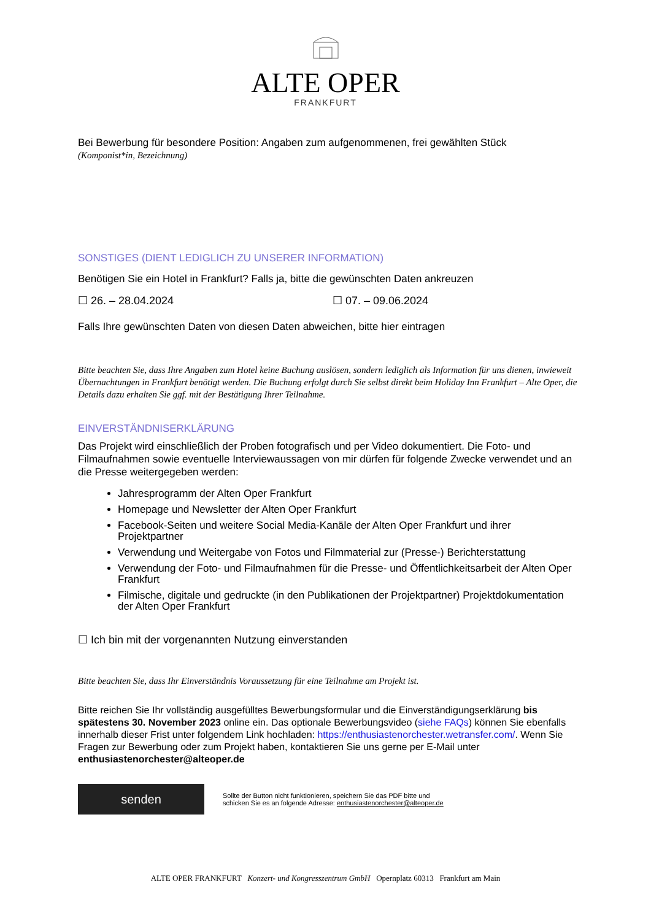ALTE OPER
FRANKFURT
Bei Bewerbung für besondere Position: Angaben zum aufgenommenen, frei gewählten Stück
(Komponist*in, Bezeichnung)
SONSTIGES (DIENT LEDIGLICH ZU UNSERER INFORMATION)
Benötigen Sie ein Hotel in Frankfurt? Falls ja, bitte die gewünschten Daten ankreuzen
☐ 26. – 28.04.2024 ☐ 07. – 09.06.2024
Falls Ihre gewünschten Daten von diesen Daten abweichen, bitte hier eintragen
Bitte beachten Sie, dass Ihre Angaben zum Hotel keine Buchung auslösen, sondern lediglich als Information für uns dienen, inwieweit Übernachtungen in Frankfurt benötigt werden. Die Buchung erfolgt durch Sie selbst direkt beim Holiday Inn Frankfurt – Alte Oper, die Details dazu erhalten Sie ggf. mit der Bestätigung Ihrer Teilnahme.
EINVERSTÄNDNISERKLÄRUNG
Das Projekt wird einschließlich der Proben fotografisch und per Video dokumentiert. Die Foto- und Filmaufnahmen sowie eventuelle Interviewaussagen von mir dürfen für folgende Zwecke verwendet und an die Presse weitergegeben werden:
Jahresprogramm der Alten Oper Frankfurt
Homepage und Newsletter der Alten Oper Frankfurt
Facebook-Seiten und weitere Social Media-Kanäle der Alten Oper Frankfurt und ihrer Projektpartner
Verwendung und Weitergabe von Fotos und Filmmaterial zur (Presse-) Berichterstattung
Verwendung der Foto- und Filmaufnahmen für die Presse- und Öffentlichkeitsarbeit der Alten Oper Frankfurt
Filmische, digitale und gedruckte (in den Publikationen der Projektpartner) Projektdokumentation der Alten Oper Frankfurt
☐ Ich bin mit der vorgenannten Nutzung einverstanden
Bitte beachten Sie, dass Ihr Einverständnis Voraussetzung für eine Teilnahme am Projekt ist.
Bitte reichen Sie Ihr vollständig ausgefülltes Bewerbungsformular und die Einverständigungserklärung bis spätestens 30. November 2023 online ein. Das optionale Bewerbungsvideo (siehe FAQs) können Sie ebenfalls innerhalb dieser Frist unter folgendem Link hochladen: https://enthusiastenorchester.wetransfer.com/. Wenn Sie Fragen zur Bewerbung oder zum Projekt haben, kontaktieren Sie uns gerne per E-Mail unter enthusiastenorchester@alteoper.de
senden
Sollte der Button nicht funktionieren, speichern Sie das PDF bitte und
schicken Sie es an folgende Adresse: enthusiastenorchester@alteoper.de
ALTE OPER FRANKFURT Konzert- und Kongresszentrum GmbH Opernplatz 60313 Frankfurt am Main